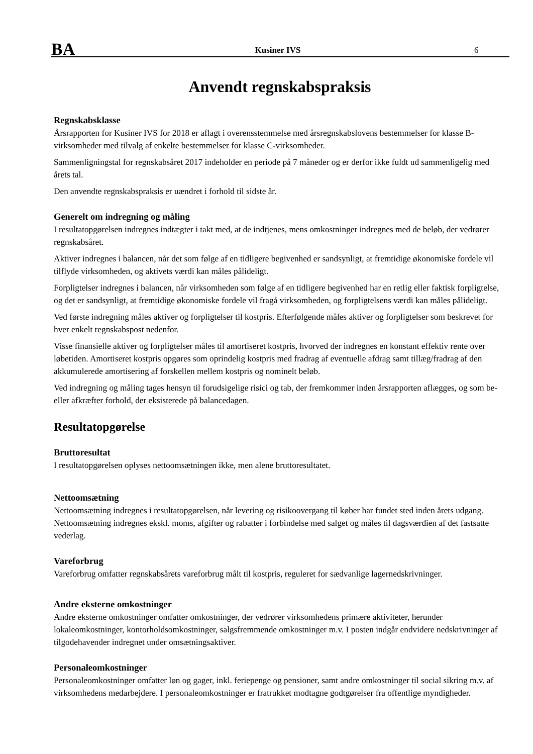BA
Kusiner IVS
6
Anvendt regnskabspraksis
Regnskabsklasse
Årsrapporten for Kusiner IVS for 2018 er aflagt i overensstemmelse med årsregnskabslovens bestemmelser for klasse B-virksomheder med tilvalg af enkelte bestemmelser for klasse C-virksomheder.
Sammenligningstal for regnskabsåret 2017 indeholder en periode på 7 måneder og er derfor ikke fuldt ud sammenligelig med årets tal.
Den anvendte regnskabspraksis er uændret i forhold til sidste år.
Generelt om indregning og måling
I resultatopgørelsen indregnes indtægter i takt med, at de indtjenes, mens omkostninger indregnes med de beløb, der vedrører regnskabsåret.
Aktiver indregnes i balancen, når det som følge af en tidligere begivenhed er sandsynligt, at fremtidige økonomiske fordele vil tilflyde virksomheden, og aktivets værdi kan måles pålideligt.
Forpligtelser indregnes i balancen, når virksomheden som følge af en tidligere begivenhed har en retlig eller faktisk forpligtelse, og det er sandsynligt, at fremtidige økonomiske fordele vil fragå virksomheden, og forpligtelsens værdi kan måles pålideligt.
Ved første indregning måles aktiver og forpligtelser til kostpris. Efterfølgende måles aktiver og forpligtelser som beskrevet for hver enkelt regnskabspost nedenfor.
Visse finansielle aktiver og forpligtelser måles til amortiseret kostpris, hvorved der indregnes en konstant effektiv rente over løbetiden. Amortiseret kostpris opgøres som oprindelig kostpris med fradrag af eventuelle afdrag samt tillæg/fradrag af den akkumulerede amortisering af forskellen mellem kostpris og nominelt beløb.
Ved indregning og måling tages hensyn til forudsigelige risici og tab, der fremkommer inden årsrapporten aflægges, og som be- eller afkræfter forhold, der eksisterede på balancedagen.
Resultatopgørelse
Bruttoresultat
I resultatopgørelsen oplyses nettoomsætningen ikke, men alene bruttoresultatet.
Nettoomsætning
Nettoomsætning indregnes i resultatopgørelsen, når levering og risikoovergang til køber har fundet sted inden årets udgang. Nettoomsætning indregnes ekskl. moms, afgifter og rabatter i forbindelse med salget og måles til dagsværdien af det fastsatte vederlag.
Vareforbrug
Vareforbrug omfatter regnskabsårets vareforbrug målt til kostpris, reguleret for sædvanlige lagernedskrivninger.
Andre eksterne omkostninger
Andre eksterne omkostninger omfatter omkostninger, der vedrører virksomhedens primære aktiviteter, herunder lokaleomkostninger, kontorholdsomkostninger, salgsfremmende omkostninger m.v. I posten indgår endvidere nedskrivninger af tilgodehavender indregnet under omsætningsaktiver.
Personaleomkostninger
Personaleomkostninger omfatter løn og gager, inkl. feriepenge og pensioner, samt andre omkostninger til social sikring m.v. af virksomhedens medarbejdere. I personaleomkostninger er fratrukket modtagne godtgørelser fra offentlige myndigheder.